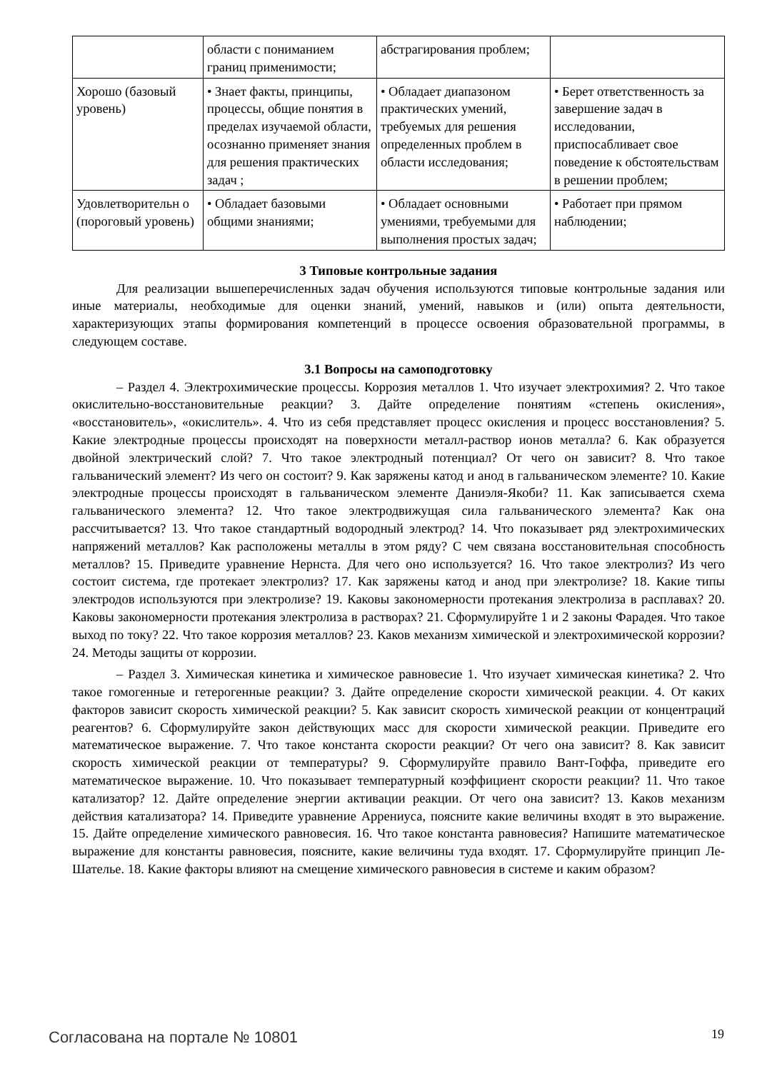| | области с пониманием границ применимости; | абстрагирования проблем; | |
| Хорошо (базовый уровень) | • Знает факты, принципы, процессы, общие понятия в пределах изучаемой области, осознанно применяет знания для решения практических задач ; | • Обладает диапазоном практических умений, требуемых для решения определенных проблем в области исследования; | • Берет ответственность за завершение задач в исследовании, приспосабливает свое поведение к обстоятельствам в решении проблем; |
| Удовлетворительн о (пороговый уровень) | • Обладает базовыми общими знаниями; | • Обладает основными умениями, требуемыми для выполнения простых задач; | • Работает при прямом наблюдении; |
3 Типовые контрольные задания
Для реализации вышеперечисленных задач обучения используются типовые контрольные задания или иные материалы, необходимые для оценки знаний, умений, навыков и (или) опыта деятельности, характеризующих этапы формирования компетенций в процессе освоения образовательной программы, в следующем составе.
3.1 Вопросы на самоподготовку
– Раздел 4. Электрохимические процессы. Коррозия металлов 1. Что изучает электрохимия? 2. Что такое окислительно-восстановительные реакции? 3. Дайте определение понятиям «степень окисления», «восстановитель», «окислитель». 4. Что из себя представляет процесс окисления и процесс восстановления? 5. Какие электродные процессы происходят на поверхности металл-раствор ионов металла? 6. Как образуется двойной электрический слой? 7. Что такое электродный потенциал? От чего он зависит? 8. Что такое гальванический элемент? Из чего он состоит? 9. Как заряжены катод и анод в гальваническом элементе? 10. Какие электродные процессы происходят в гальваническом элементе Даниэля-Якоби? 11. Как записывается схема гальванического элемента? 12. Что такое электродвижущая сила гальванического элемента? Как она рассчитывается? 13. Что такое стандартный водородный электрод? 14. Что показывает ряд электрохимических напряжений металлов? Как расположены металлы в этом ряду? С чем связана восстановительная способность металлов? 15. Приведите уравнение Нернста. Для чего оно используется? 16. Что такое электролиз? Из чего состоит система, где протекает электролиз? 17. Как заряжены катод и анод при электролизе? 18. Какие типы электродов используются при электролизе? 19. Каковы закономерности протекания электролиза в расплавах? 20. Каковы закономерности протекания электролиза в растворах? 21. Сформулируйте 1 и 2 законы Фарадея. Что такое выход по току? 22. Что такое коррозия металлов? 23. Каков механизм химической и электрохимической коррозии? 24. Методы защиты от коррозии.
– Раздел 3. Химическая кинетика и химическое равновесие 1. Что изучает химическая кинетика? 2. Что такое гомогенные и гетерогенные реакции? 3. Дайте определение скорости химической реакции. 4. От каких факторов зависит скорость химической реакции? 5. Как зависит скорость химической реакции от концентраций реагентов? 6. Сформулируйте закон действующих масс для скорости химической реакции. Приведите его математическое выражение. 7. Что такое константа скорости реакции? От чего она зависит? 8. Как зависит скорость химической реакции от температуры? 9. Сформулируйте правило Вант-Гоффа, приведите его математическое выражение. 10. Что показывает температурный коэффициент скорости реакции? 11. Что такое катализатор? 12. Дайте определение энергии активации реакции. От чего она зависит? 13. Каков механизм действия катализатора? 14. Приведите уравнение Аррениуса, поясните какие величины входят в это выражение. 15. Дайте определение химического равновесия. 16. Что такое константа равновесия? Напишите математическое выражение для константы равновесия, поясните, какие величины туда входят. 17. Сформулируйте принцип Ле-Шателье. 18. Какие факторы влияют на смещение химического равновесия в системе и каким образом?
Согласована на портале № 10801 19